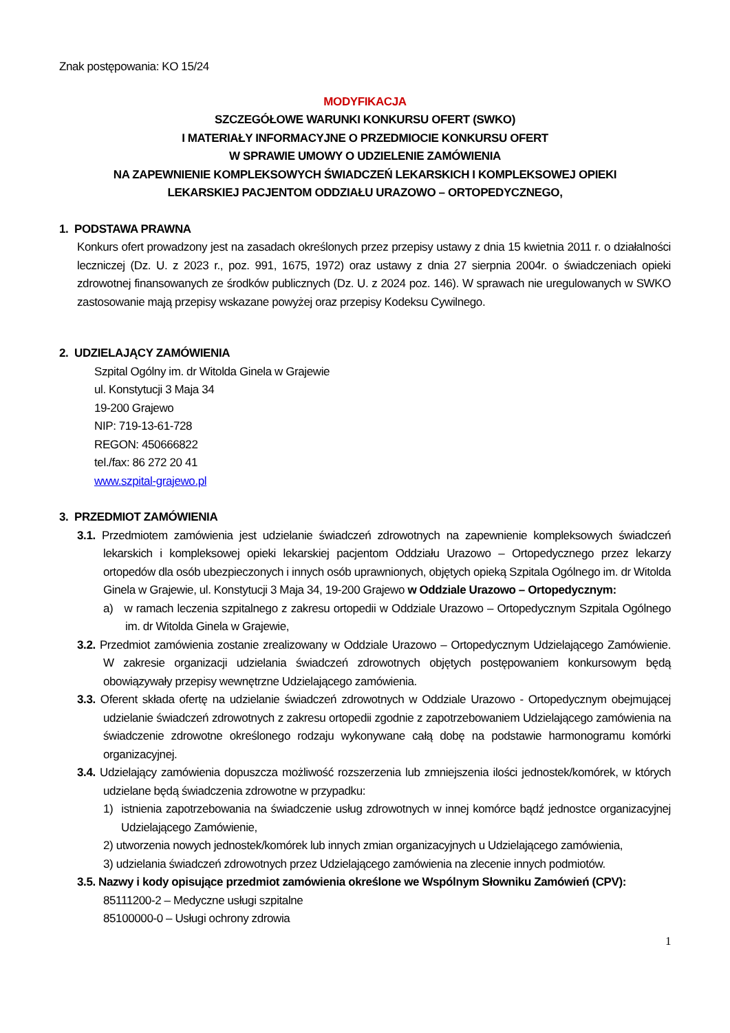Znak postępowania: KO 15/24
MODYFIKACJA
SZCZEGÓŁOWE WARUNKI KONKURSU OFERT (SWKO)
I MATERIAŁY INFORMACYJNE O PRZEDMIOCIE KONKURSU OFERT
W SPRAWIE UMOWY O UDZIELENIE ZAMÓWIENIA
NA ZAPEWNIENIE KOMPLEKSOWYCH ŚWIADCZEŃ LEKARSKICH I KOMPLEKSOWEJ OPIEKI
LEKARSKIEJ PACJENTOM ODDZIAŁU URAZOWO – ORTOPEDYCZNEGO,
1. PODSTAWA PRAWNA
Konkurs ofert prowadzony jest na zasadach określonych przez przepisy ustawy z dnia 15 kwietnia 2011 r. o działalności leczniczej (Dz. U. z 2023 r., poz. 991, 1675, 1972) oraz ustawy z dnia 27 sierpnia 2004r. o świadczeniach opieki zdrowotnej finansowanych ze środków publicznych (Dz. U. z 2024 poz. 146). W sprawach nie uregulowanych w SWKO zastosowanie mają przepisy wskazane powyżej oraz przepisy Kodeksu Cywilnego.
2. UDZIELAJĄCY ZAMÓWIENIA
Szpital Ogólny im. dr Witolda Ginela w Grajewie
ul. Konstytucji 3 Maja 34
19-200 Grajewo
NIP: 719-13-61-728
REGON: 450666822
tel./fax: 86 272 20 41
www.szpital-grajewo.pl
3. PRZEDMIOT ZAMÓWIENIA
3.1. Przedmiotem zamówienia jest udzielanie świadczeń zdrowotnych na zapewnienie kompleksowych świadczeń lekarskich i kompleksowej opieki lekarskiej pacjentom Oddziału Urazowo – Ortopedycznego przez lekarzy ortopedów dla osób ubezpieczonych i innych osób uprawnionych, objętych opieką Szpitala Ogólnego im. dr Witolda Ginela w Grajewie, ul. Konstytucji 3 Maja 34, 19-200 Grajewo w Oddziale Urazowo – Ortopedycznym:
a) w ramach leczenia szpitalnego z zakresu ortopedii w Oddziale Urazowo – Ortopedycznym Szpitala Ogólnego im. dr Witolda Ginela w Grajewie,
3.2. Przedmiot zamówienia zostanie zrealizowany w Oddziale Urazowo – Ortopedycznym Udzielającego Zamówienie. W zakresie organizacji udzielania świadczeń zdrowotnych objętych postępowaniem konkursowym będą obowiązywały przepisy wewnętrzne Udzielającego zamówienia.
3.3. Oferent składa ofertę na udzielanie świadczeń zdrowotnych w Oddziale Urazowo - Ortopedycznym obejmującej udzielanie świadczeń zdrowotnych z zakresu ortopedii zgodnie z zapotrzebowaniem Udzielającego zamówienia na świadczenie zdrowotne określonego rodzaju wykonywane całą dobę na podstawie harmonogramu komórki organizacyjnej.
3.4. Udzielający zamówienia dopuszcza możliwość rozszerzenia lub zmniejszenia ilości jednostek/komórek, w których udzielane będą świadczenia zdrowotne w przypadku:
1) istnienia zapotrzebowania na świadczenie usług zdrowotnych w innej komórce bądź jednostce organizacyjnej Udzielającego Zamówienie,
2) utworzenia nowych jednostek/komórek lub innych zmian organizacyjnych u Udzielającego zamówienia,
3) udzielania świadczeń zdrowotnych przez Udzielającego zamówienia na zlecenie innych podmiotów.
3.5. Nazwy i kody opisujące przedmiot zamówienia określone we Wspólnym Słowniku Zamówień (CPV):
85111200-2 – Medyczne usługi szpitalne
85100000-0 – Usługi ochrony zdrowia
1